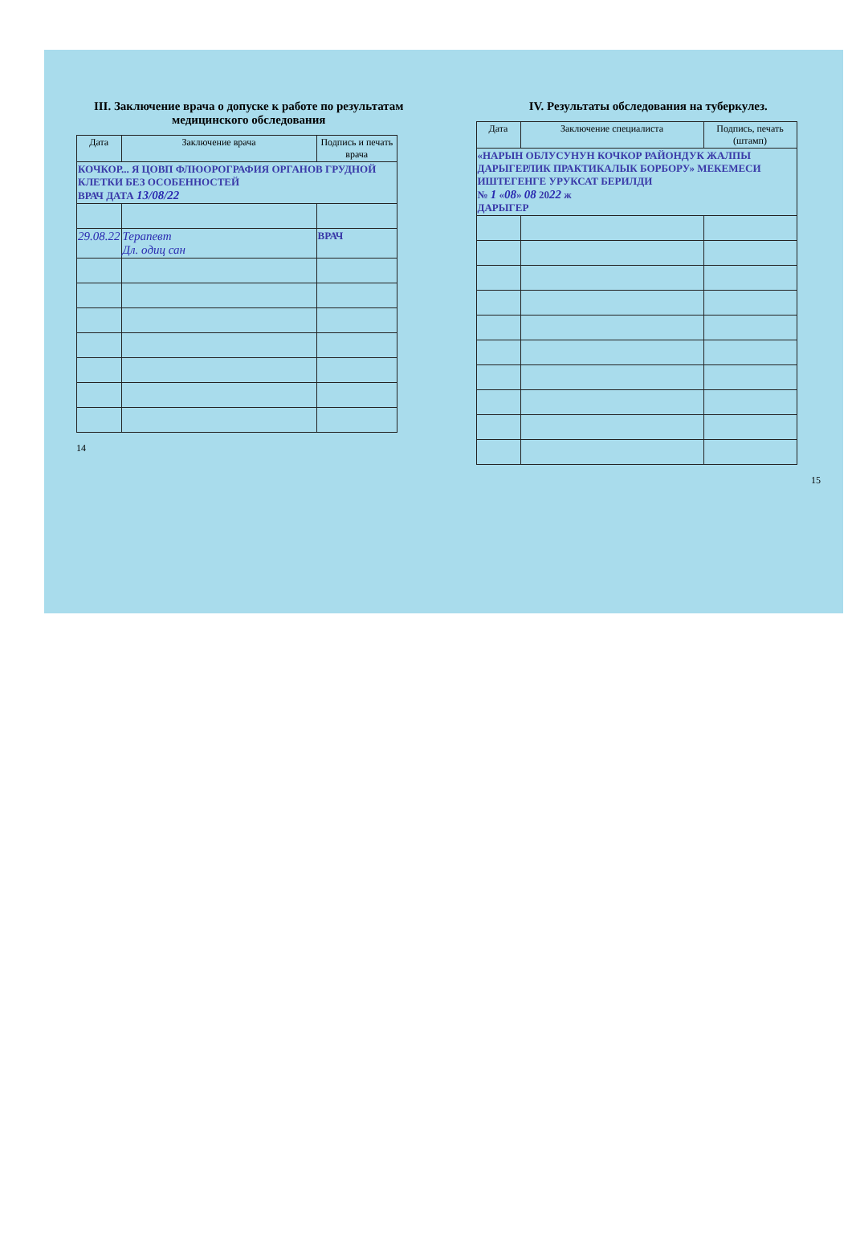III. Заключение врача о допуске к работе по результатам медицинского обследования
| Дата | Заключение врача | Подпись и печать врача |
| --- | --- | --- |
| КОЧКОР... Я ЦОВП ФЛЮОРОГРАФИЯ ОРГАНОВ ГРУДНОЙ КЛЕТКИ БЕЗ ОСОБЕННОСТЕЙ ВРАЧ ДАТА 13/08/22 | | |
| 29.08.22 | Терапевт Дл. одиц сан | ВРАЧ |
14
IV. Результаты обследования на туберкулез.
| Дата | Заключение специалиста | Подпись, печать (штамп) |
| --- | --- | --- |
| «НАРЫН ОБЛУСУНУН КОЧКОР РАЙОНДУК ЖАЛПЫ ДАРЫГЕРЛИК ПРАКТИКАЛЫК БОРБОРУ» МЕКЕМЕСИ ИШТЕГЕНГЕ УРУКСАТ БЕРИЛДИ № 1 « 08 » 08 20 22 ж ДАРЫГЕР | | |
15